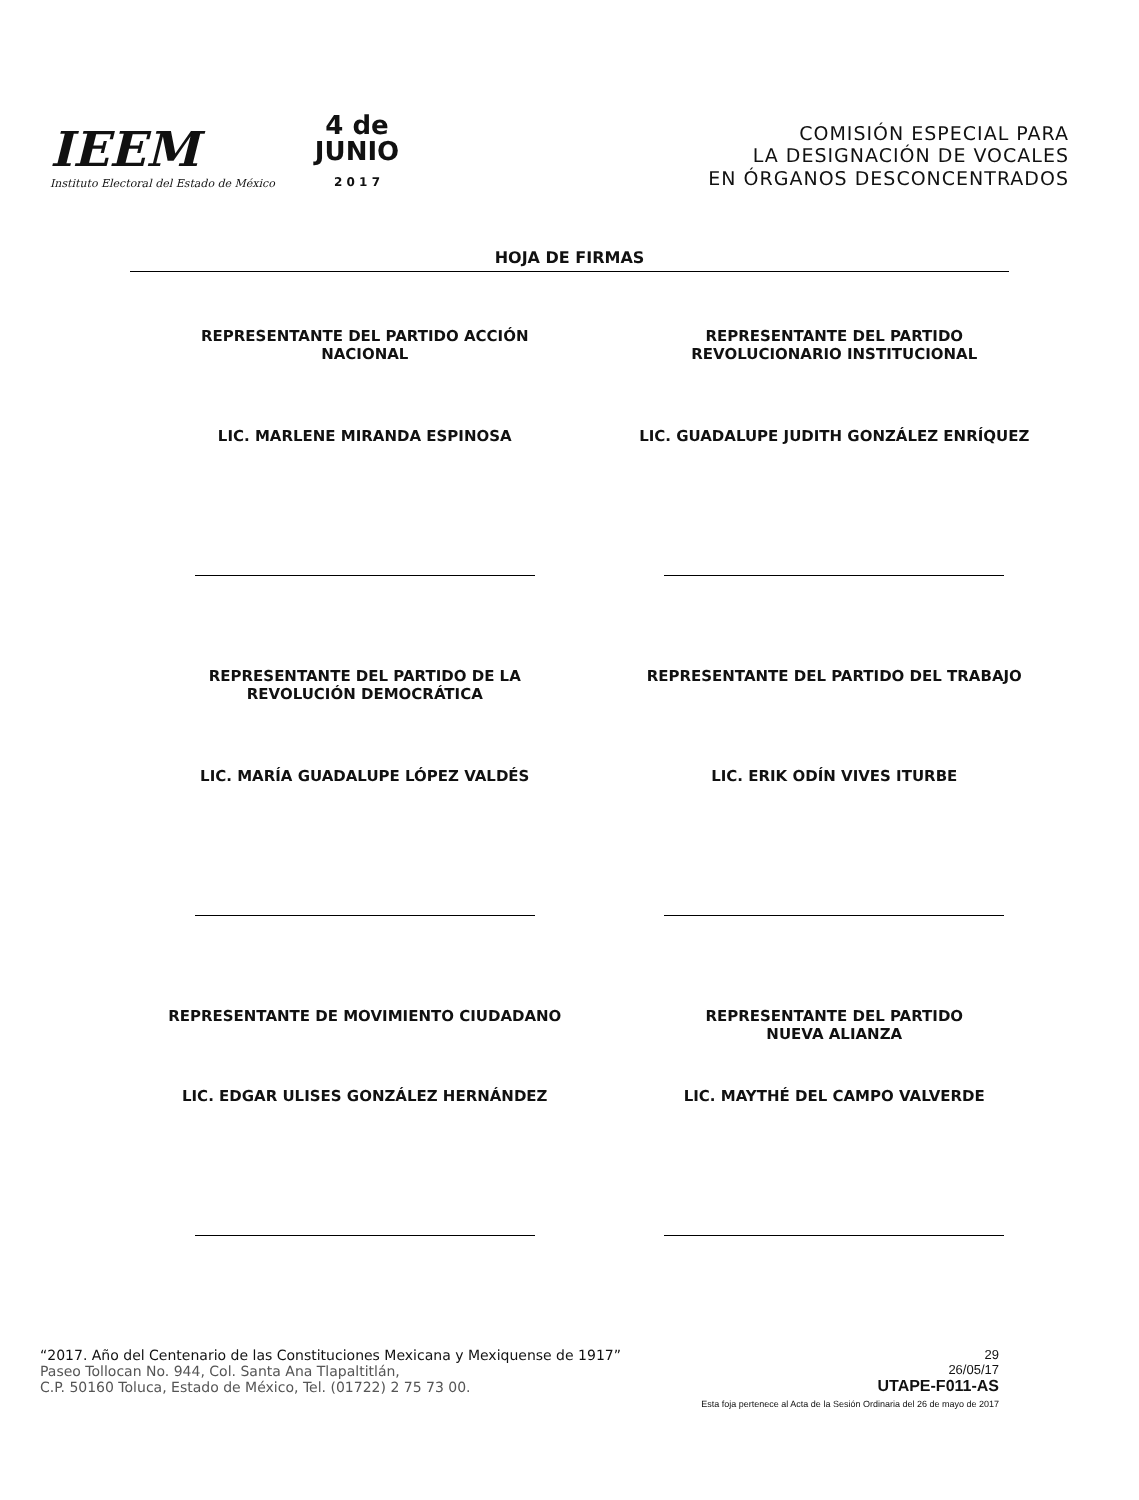IEEM
Instituto Electoral del Estado de México
4 de
JUNIO
2 0 1 7
COMISIÓN ESPECIAL PARA
LA DESIGNACIÓN DE VOCALES
EN ÓRGANOS DESCONCENTRADOS
HOJA DE FIRMAS
REPRESENTANTE DEL PARTIDO ACCIÓN
NACIONAL
LIC. MARLENE MIRANDA ESPINOSA
REPRESENTANTE DEL PARTIDO
REVOLUCIONARIO INSTITUCIONAL
LIC. GUADALUPE JUDITH GONZÁLEZ ENRÍQUEZ
REPRESENTANTE DEL PARTIDO DE LA
REVOLUCIÓN DEMOCRÁTICA
LIC. MARÍA GUADALUPE LÓPEZ VALDÉS
REPRESENTANTE DEL PARTIDO DEL TRABAJO
LIC. ERIK ODÍN VIVES ITURBE
REPRESENTANTE DE MOVIMIENTO CIUDADANO
LIC. EDGAR ULISES GONZÁLEZ HERNÁNDEZ
REPRESENTANTE DEL PARTIDO
NUEVA ALIANZA
LIC. MAYTHÉ DEL CAMPO VALVERDE
“2017. Año del Centenario de las Constituciones Mexicana y Mexiquense de 1917”
Paseo Tollocan No. 944, Col. Santa Ana Tlapaltitlán,
C.P. 50160 Toluca, Estado de México, Tel. (01722) 2 75 73 00.
29
26/05/17
UTAPE-F011-AS
Esta foja pertenece al Acta de la Sesión Ordinaria del 26 de mayo de 2017